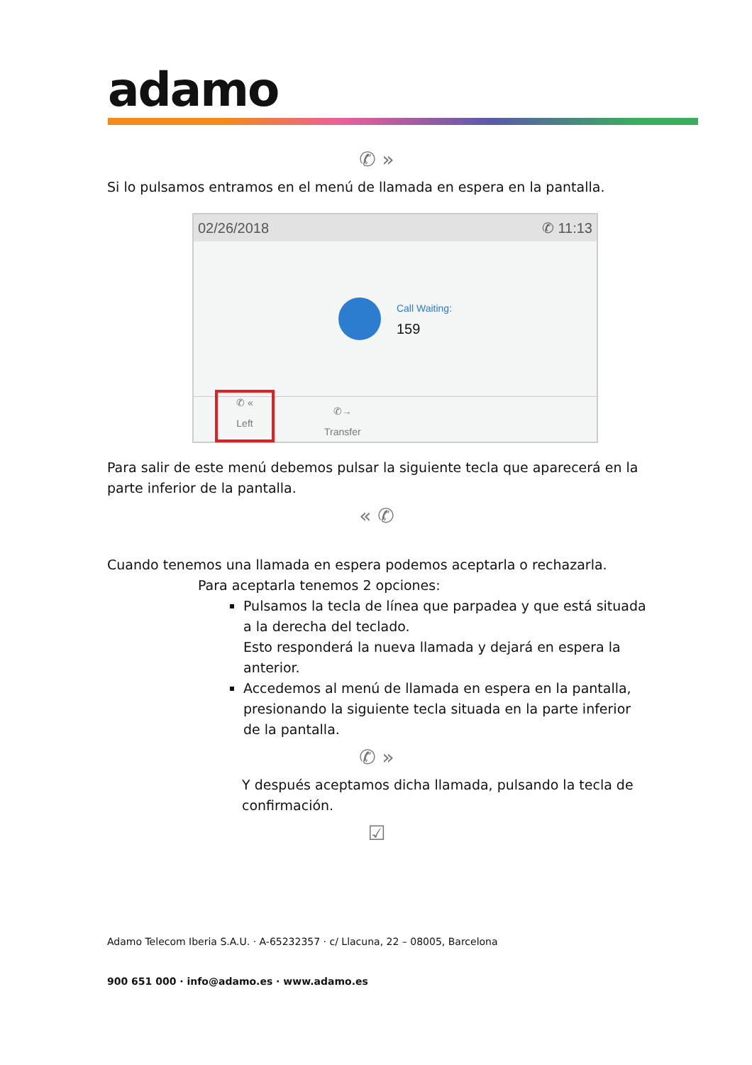adamo
✆ »
Si lo pulsamos entramos en el menú de llamada en espera en la pantalla.
02/26/2018 ✆ 11:13
Call Waiting:
159
✆ «
Left
✆→
Transfer
Para salir de este menú debemos pulsar la siguiente tecla que aparecerá en la parte inferior de la pantalla.
« ✆
Cuando tenemos una llamada en espera podemos aceptarla o rechazarla.
Para aceptarla tenemos 2 opciones:
Pulsamos la tecla de línea que parpadea y que está situada a la derecha del teclado.
Esto responderá la nueva llamada y dejará en espera la anterior.
Accedemos al menú de llamada en espera en la pantalla, presionando la siguiente tecla situada en la parte inferior de la pantalla.
✆ »
Y después aceptamos dicha llamada, pulsando la tecla de confirmación.
☑
Adamo Telecom Iberia S.A.U. · A-65232357 · c/ Llacuna, 22 – 08005, Barcelona
900 651 000 · info@adamo.es · www.adamo.es